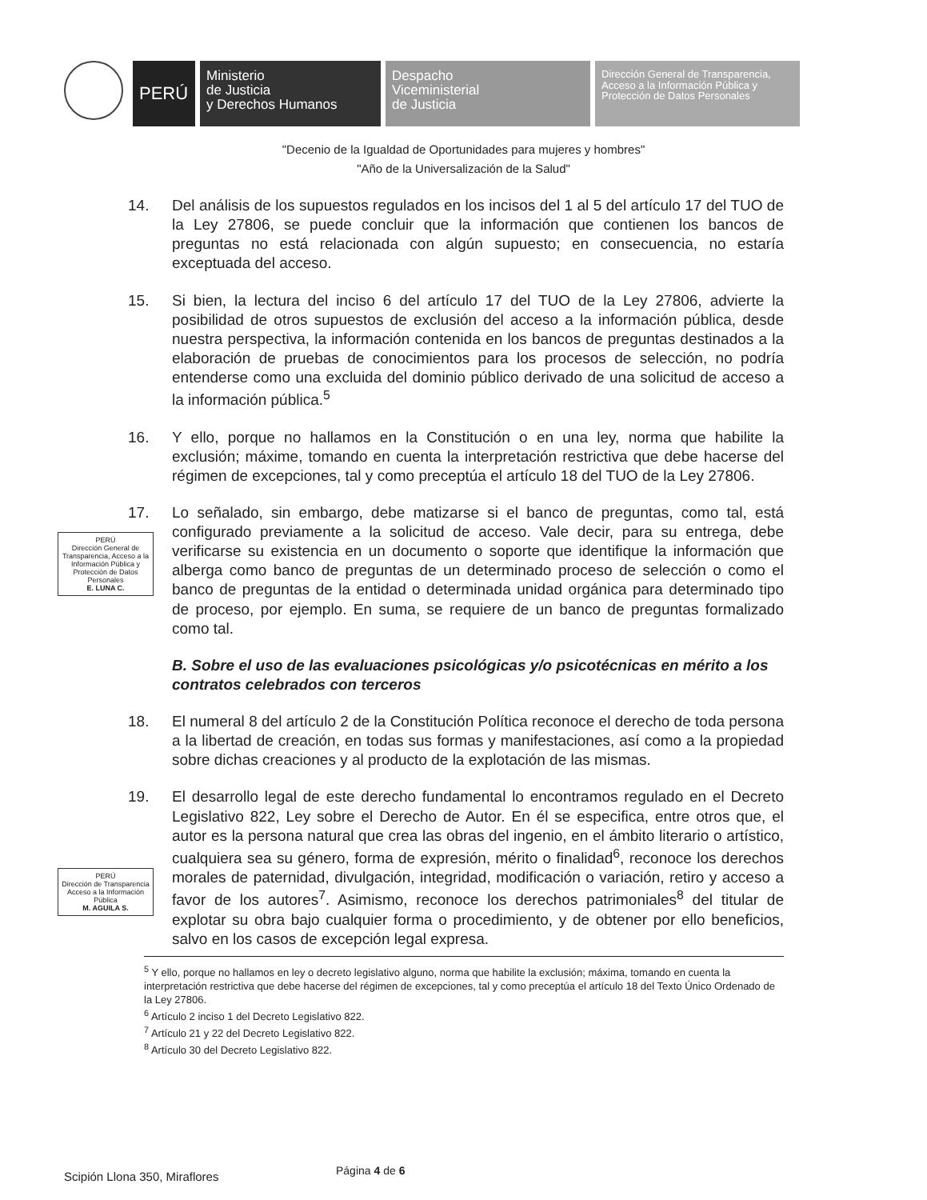PERÚ
Ministerio
de Justicia
y Derechos Humanos
Despacho
Viceministerial
de Justicia
Dirección General de Transparencia, Acceso a la Información Pública y Protección de Datos Personales
"Decenio de la Igualdad de Oportunidades para mujeres y hombres"
"Año de la Universalización de la Salud"
14. Del análisis de los supuestos regulados en los incisos del 1 al 5 del artículo 17 del TUO de la Ley 27806, se puede concluir que la información que contienen los bancos de preguntas no está relacionada con algún supuesto; en consecuencia, no estaría exceptuada del acceso.
15. Si bien, la lectura del inciso 6 del artículo 17 del TUO de la Ley 27806, advierte la posibilidad de otros supuestos de exclusión del acceso a la información pública, desde nuestra perspectiva, la información contenida en los bancos de preguntas destinados a la elaboración de pruebas de conocimientos para los procesos de selección, no podría entenderse como una excluida del dominio público derivado de una solicitud de acceso a la información pública.<sup>5</sup>
16. Y ello, porque no hallamos en la Constitución o en una ley, norma que habilite la exclusión; máxime, tomando en cuenta la interpretación restrictiva que debe hacerse del régimen de excepciones, tal y como preceptúa el artículo 18 del TUO de la Ley 27806.
17. Lo señalado, sin embargo, debe matizarse si el banco de preguntas, como tal, está configurado previamente a la solicitud de acceso. Vale decir, para su entrega, debe verificarse su existencia en un documento o soporte que identifique la información que alberga como banco de preguntas de un determinado proceso de selección o como el banco de preguntas de la entidad o determinada unidad orgánica para determinado tipo de proceso, por ejemplo. En suma, se requiere de un banco de preguntas formalizado como tal.
B. Sobre el uso de las evaluaciones psicológicas y/o psicotécnicas en mérito a los contratos celebrados con terceros
18. El numeral 8 del artículo 2 de la Constitución Política reconoce el derecho de toda persona a la libertad de creación, en todas sus formas y manifestaciones, así como a la propiedad sobre dichas creaciones y al producto de la explotación de las mismas.
19. El desarrollo legal de este derecho fundamental lo encontramos regulado en el Decreto Legislativo 822, Ley sobre el Derecho de Autor. En él se especifica, entre otros que, el autor es la persona natural que crea las obras del ingenio, en el ámbito literario o artístico, cualquiera sea su género, forma de expresión, mérito o finalidad<sup>6</sup>, reconoce los derechos morales de paternidad, divulgación, integridad, modificación o variación, retiro y acceso a favor de los autores<sup>7</sup>. Asimismo, reconoce los derechos patrimoniales<sup>8</sup> del titular de explotar su obra bajo cualquier forma o procedimiento, y de obtener por ello beneficios, salvo en los casos de excepción legal expresa.
PERÚ
Dirección General de Transparencia, Acceso a la Información Pública y Protección de Datos Personales
E. LUNA C.
PERÚ
Dirección de Transparencia Acceso a la Información Pública
M. AGUILA S.
<sup>5</sup> Y ello, porque no hallamos en ley o decreto legislativo alguno, norma que habilite la exclusión; máxima, tomando en cuenta la interpretación restrictiva que debe hacerse del régimen de excepciones, tal y como preceptúa el artículo 18 del Texto Único Ordenado de la Ley 27806.
<sup>6</sup> Artículo 2 inciso 1 del Decreto Legislativo 822.
<sup>7</sup> Artículo 21 y 22 del Decreto Legislativo 822.
<sup>8</sup> Artículo 30 del Decreto Legislativo 822.
Scipión Llona 350, Miraflores Página 4 de 6